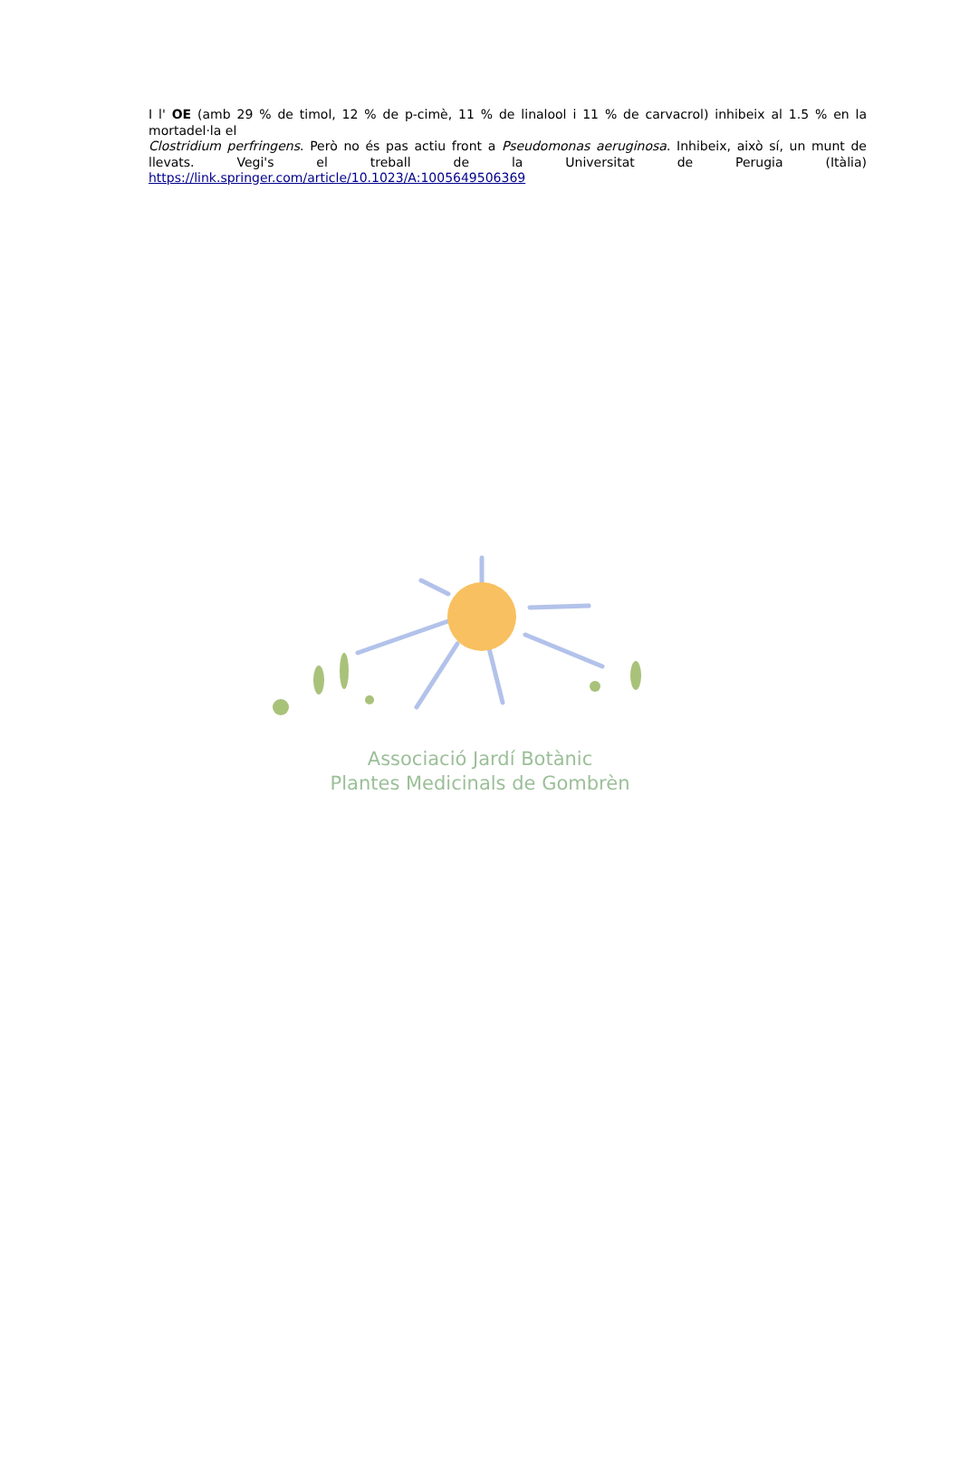I l' OE (amb 29 % de timol, 12 % de p-cimè, 11 % de linalool i 11 % de carvacrol) inhibeix al 1.5 % en la mortadel·la el
Clostridium perfringens. Però no és pas actiu front a Pseudomonas aeruginosa. Inhibeix, això sí, un munt de llevats. Vegi's el treball de la Universitat de Perugia (Itàlia) https://link.springer.com/article/10.1023/A:1005649506369
Associació Jardí Botànic
Plantes Medicinals de Gombrèn